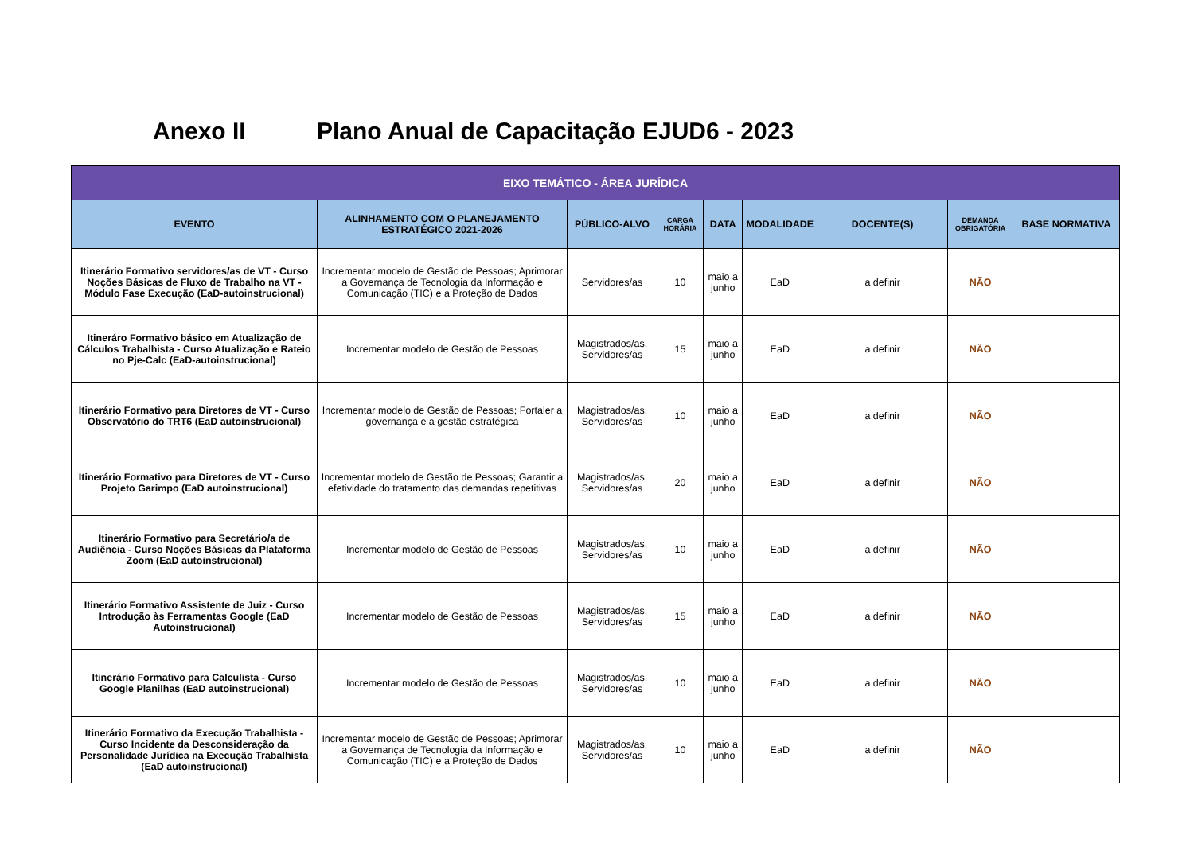Anexo II Plano Anual de Capacitação EJUD6 - 2023
| EIXO TEMÁTICO - ÁREA JURÍDICA | | | | | | | | |
| --- | --- | --- | --- | --- | --- | --- | --- | --- |
| EVENTO | ALINHAMENTO COM O PLANEJAMENTO ESTRATÉGICO 2021-2026 | PÚBLICO-ALVO | CARGA HORÁRIA | DATA | MODALIDADE | DOCENTE(S) | DEMANDA OBRIGATÓRIA | BASE NORMATIVA |
| Itinerário Formativo servidores/as de VT - Curso Noções Básicas de Fluxo de Trabalho na VT - Módulo Fase Execução (EaD-autoinstrucional) | Incrementar modelo de Gestão de Pessoas; Aprimorar a Governança de Tecnologia da Informação e Comunicação (TIC) e a Proteção de Dados | Servidores/as | 10 | maio a junho | EaD | a definir | NÃO | |
| Itineráro Formativo básico em Atualização de Cálculos Trabalhista - Curso Atualização e Rateio no Pje-Calc (EaD-autoinstrucional) | Incrementar modelo de Gestão de Pessoas | Magistrados/as, Servidores/as | 15 | maio a junho | EaD | a definir | NÃO | |
| Itinerário Formativo para Diretores de VT - Curso Observatório do TRT6 (EaD autoinstrucional) | Incrementar modelo de Gestão de Pessoas; Fortaler a governança e a gestão estratégica | Magistrados/as, Servidores/as | 10 | maio a junho | EaD | a definir | NÃO | |
| Itinerário Formativo para Diretores de VT - Curso Projeto Garimpo (EaD autoinstrucional) | Incrementar modelo de Gestão de Pessoas; Garantir a efetividade do tratamento das demandas repetitivas | Magistrados/as, Servidores/as | 20 | maio a junho | EaD | a definir | NÃO | |
| Itinerário Formativo para Secretário/a de Audiência - Curso Noções Básicas da Plataforma Zoom (EaD autoinstrucional) | Incrementar modelo de Gestão de Pessoas | Magistrados/as, Servidores/as | 10 | maio a junho | EaD | a definir | NÃO | |
| Itinerário Formativo Assistente de Juiz - Curso Introdução às Ferramentas Google (EaD Autoinstrucional) | Incrementar modelo de Gestão de Pessoas | Magistrados/as, Servidores/as | 15 | maio a junho | EaD | a definir | NÃO | |
| Itinerário Formativo para Calculista - Curso Google Planilhas (EaD autoinstrucional) | Incrementar modelo de Gestão de Pessoas | Magistrados/as, Servidores/as | 10 | maio a junho | EaD | a definir | NÃO | |
| Itinerário Formativo da Execução Trabalhista - Curso Incidente da Desconsideração da Personalidade Jurídica na Execução Trabalhista (EaD autoinstrucional) | Incrementar modelo de Gestão de Pessoas; Aprimorar a Governança de Tecnologia da Informação e Comunicação (TIC) e a Proteção de Dados | Magistrados/as, Servidores/as | 10 | maio a junho | EaD | a definir | NÃO | |